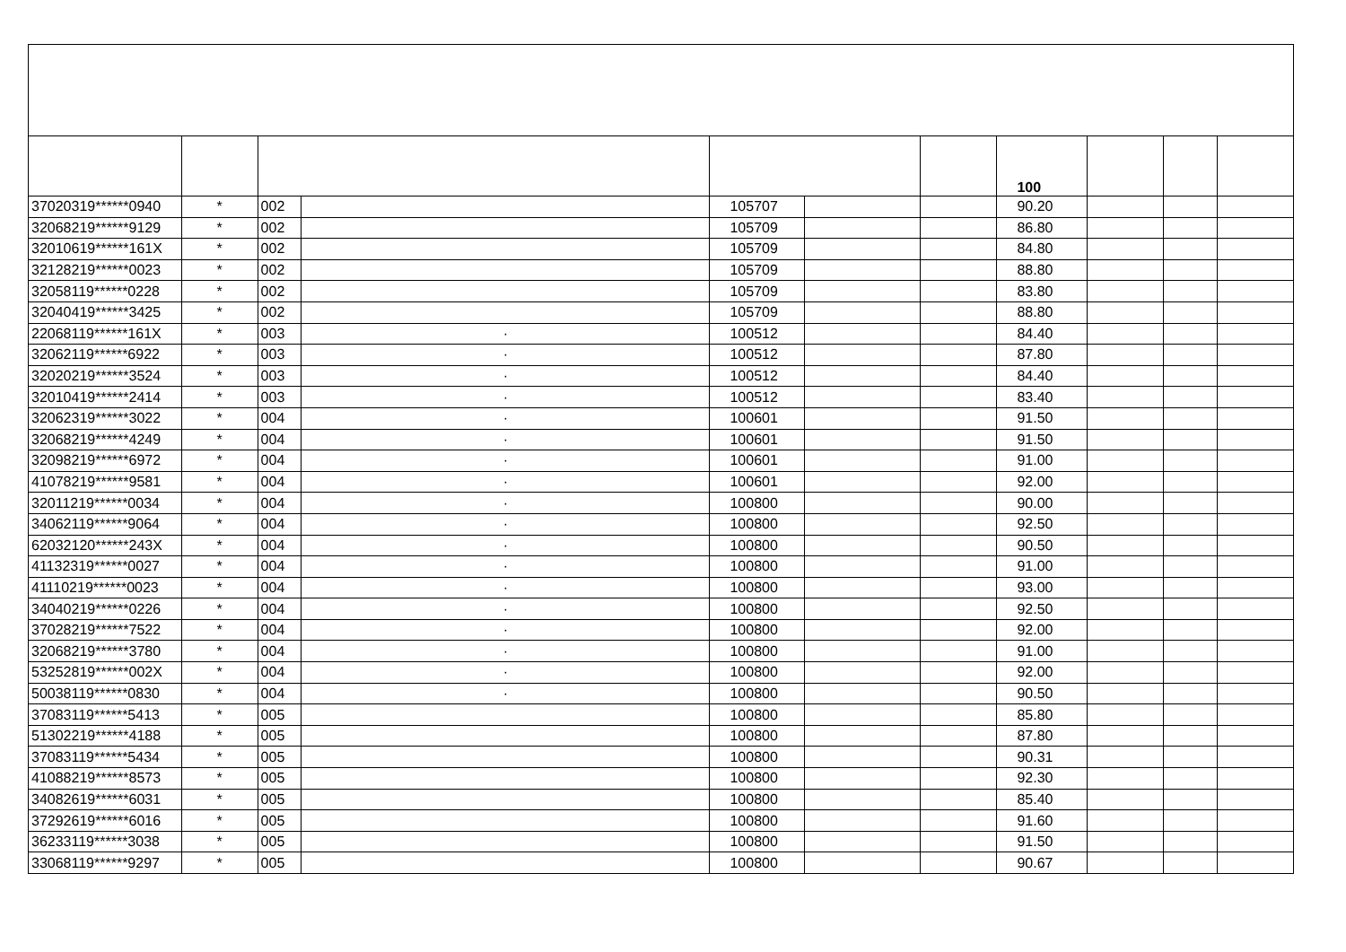| | | | | | | | 100 | | | |
| --- | --- | --- | --- | --- | --- | --- | --- | --- | --- | --- |
| 37020319******0940 | * | 002 | | 105707 | | | 90.20 | | | |
| 32068219******9129 | * | 002 | | 105709 | | | 86.80 | | | |
| 32010619******161X | * | 002 | | 105709 | | | 84.80 | | | |
| 32128219******0023 | * | 002 | | 105709 | | | 88.80 | | | |
| 32058119******0228 | * | 002 | | 105709 | | | 83.80 | | | |
| 32040419******3425 | * | 002 | | 105709 | | | 88.80 | | | |
| 22068119******161X | * | 003 | · | 100512 | | | 84.40 | | | |
| 32062119******6922 | * | 003 | · | 100512 | | | 87.80 | | | |
| 32020219******3524 | * | 003 | · | 100512 | | | 84.40 | | | |
| 32010419******2414 | * | 003 | · | 100512 | | | 83.40 | | | |
| 32062319******3022 | * | 004 | · | 100601 | | | 91.50 | | | |
| 32068219******4249 | * | 004 | · | 100601 | | | 91.50 | | | |
| 32098219******6972 | * | 004 | · | 100601 | | | 91.00 | | | |
| 41078219******9581 | * | 004 | · | 100601 | | | 92.00 | | | |
| 32011219******0034 | * | 004 | · | 100800 | | | 90.00 | | | |
| 34062119******9064 | * | 004 | · | 100800 | | | 92.50 | | | |
| 62032120******243X | * | 004 | · | 100800 | | | 90.50 | | | |
| 41132319******0027 | * | 004 | · | 100800 | | | 91.00 | | | |
| 41110219******0023 | * | 004 | · | 100800 | | | 93.00 | | | |
| 34040219******0226 | * | 004 | · | 100800 | | | 92.50 | | | |
| 37028219******7522 | * | 004 | · | 100800 | | | 92.00 | | | |
| 32068219******3780 | * | 004 | · | 100800 | | | 91.00 | | | |
| 53252819******002X | * | 004 | · | 100800 | | | 92.00 | | | |
| 50038119******0830 | * | 004 | · | 100800 | | | 90.50 | | | |
| 37083119******5413 | * | 005 | | 100800 | | | 85.80 | | | |
| 51302219******4188 | * | 005 | | 100800 | | | 87.80 | | | |
| 37083119******5434 | * | 005 | | 100800 | | | 90.31 | | | |
| 41088219******8573 | * | 005 | | 100800 | | | 92.30 | | | |
| 34082619******6031 | * | 005 | | 100800 | | | 85.40 | | | |
| 37292619******6016 | * | 005 | | 100800 | | | 91.60 | | | |
| 36233119******3038 | * | 005 | | 100800 | | | 91.50 | | | |
| 33068119******9297 | * | 005 | | 100800 | | | 90.67 | | | |